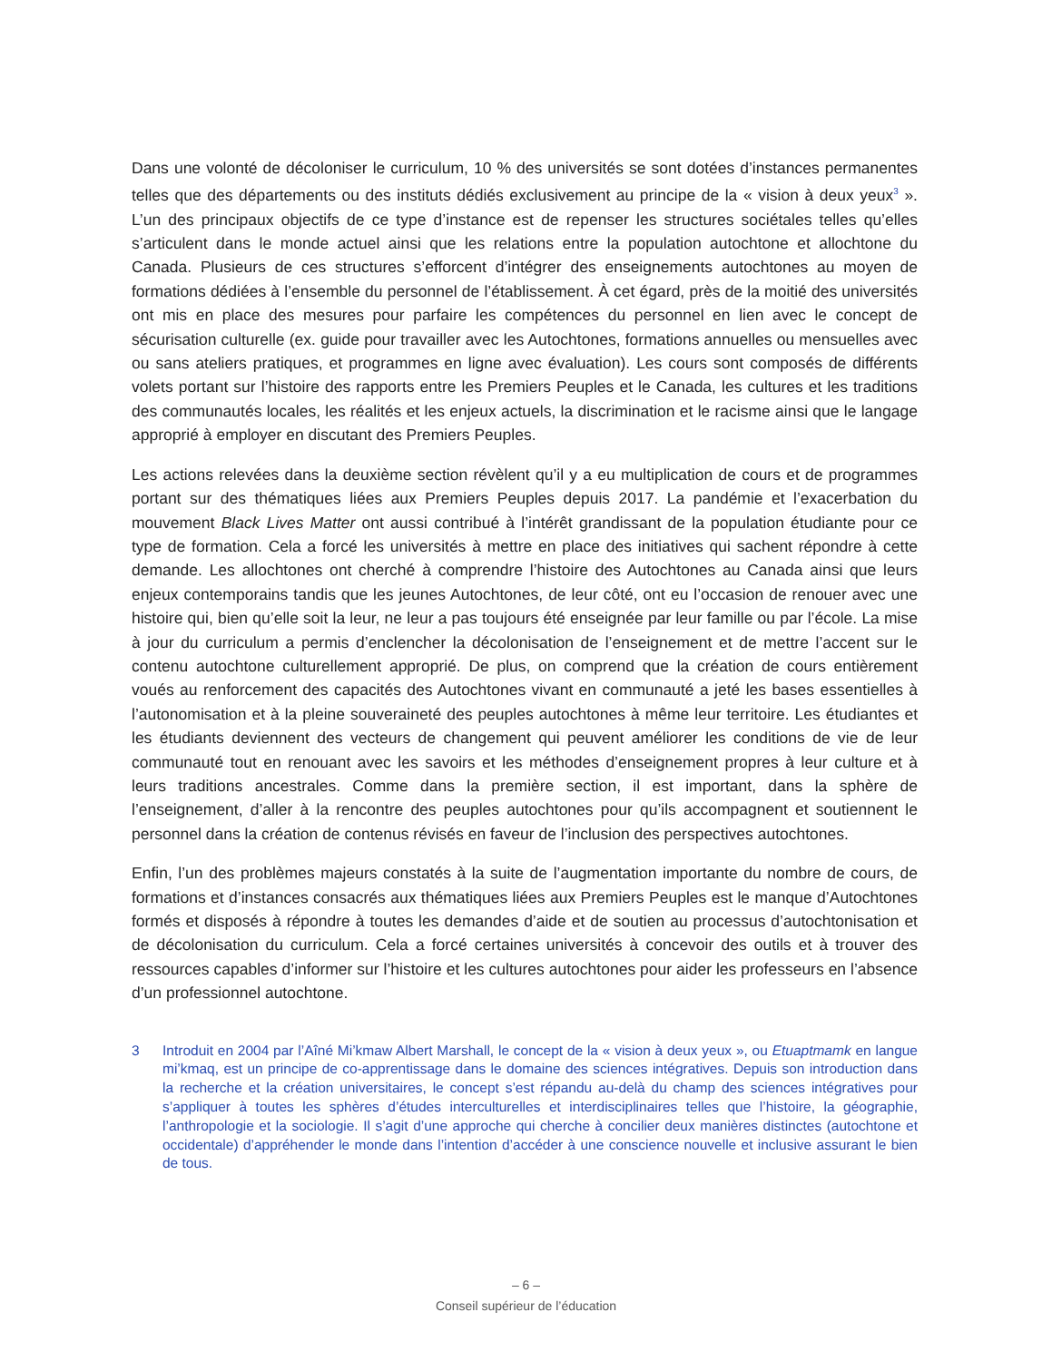Dans une volonté de décoloniser le curriculum, 10 % des universités se sont dotées d’instances permanentes telles que des départements ou des instituts dédiés exclusivement au principe de la « vision à deux yeux<sup>3</sup> ». L’un des principaux objectifs de ce type d’instance est de repenser les structures sociétales telles qu’elles s’articulent dans le monde actuel ainsi que les relations entre la population autochtone et allochtone du Canada. Plusieurs de ces structures s’efforcent d’intégrer des enseignements autochtones au moyen de formations dédiées à l’ensemble du personnel de l’établissement. À cet égard, près de la moitié des universités ont mis en place des mesures pour parfaire les compétences du personnel en lien avec le concept de sécurisation culturelle (ex. guide pour travailler avec les Autochtones, formations annuelles ou mensuelles avec ou sans ateliers pratiques, et programmes en ligne avec évaluation). Les cours sont composés de différents volets portant sur l’histoire des rapports entre les Premiers Peuples et le Canada, les cultures et les traditions des communautés locales, les réalités et les enjeux actuels, la discrimination et le racisme ainsi que le langage approprié à employer en discutant des Premiers Peuples.
Les actions relevées dans la deuxième section révèlent qu’il y a eu multiplication de cours et de programmes portant sur des thématiques liées aux Premiers Peuples depuis 2017. La pandémie et l’exacerbation du mouvement Black Lives Matter ont aussi contribué à l’intérêt grandissant de la population étudiante pour ce type de formation. Cela a forcé les universités à mettre en place des initiatives qui sachent répondre à cette demande. Les allochtones ont cherché à comprendre l’histoire des Autochtones au Canada ainsi que leurs enjeux contemporains tandis que les jeunes Autochtones, de leur côté, ont eu l’occasion de renouer avec une histoire qui, bien qu’elle soit la leur, ne leur a pas toujours été enseignée par leur famille ou par l’école. La mise à jour du curriculum a permis d’enclencher la décolonisation de l’enseignement et de mettre l’accent sur le contenu autochtone culturellement approprié. De plus, on comprend que la création de cours entièrement voués au renforcement des capacités des Autochtones vivant en communauté a jeté les bases essentielles à l’autonomisation et à la pleine souveraineté des peuples autochtones à même leur territoire. Les étudiantes et les étudiants deviennent des vecteurs de changement qui peuvent améliorer les conditions de vie de leur communauté tout en renouant avec les savoirs et les méthodes d’enseignement propres à leur culture et à leurs traditions ancestrales. Comme dans la première section, il est important, dans la sphère de l’enseignement, d’aller à la rencontre des peuples autochtones pour qu’ils accompagnent et soutiennent le personnel dans la création de contenus révisés en faveur de l’inclusion des perspectives autochtones.
Enfin, l’un des problèmes majeurs constatés à la suite de l’augmentation importante du nombre de cours, de formations et d’instances consacrés aux thématiques liées aux Premiers Peuples est le manque d’Autochtones formés et disposés à répondre à toutes les demandes d’aide et de soutien au processus d’autochtonisation et de décolonisation du curriculum. Cela a forcé certaines universités à concevoir des outils et à trouver des ressources capables d’informer sur l’histoire et les cultures autochtones pour aider les professeurs en l’absence d’un professionnel autochtone.
3 Introduit en 2004 par l’Aîné Mi’kmaw Albert Marshall, le concept de la « vision à deux yeux », ou Etuaptmamk en langue mi’kmaq, est un principe de co-apprentissage dans le domaine des sciences intégratives. Depuis son introduction dans la recherche et la création universitaires, le concept s’est répandu au-delà du champ des sciences intégratives pour s’appliquer à toutes les sphères d’études interculturelles et interdisciplinaires telles que l’histoire, la géographie, l’anthropologie et la sociologie. Il s’agit d’une approche qui cherche à concilier deux manières distinctes (autochtone et occidentale) d’appréhender le monde dans l’intention d’accéder à une conscience nouvelle et inclusive assurant le bien de tous.
– 6 –
Conseil supérieur de l’éducation